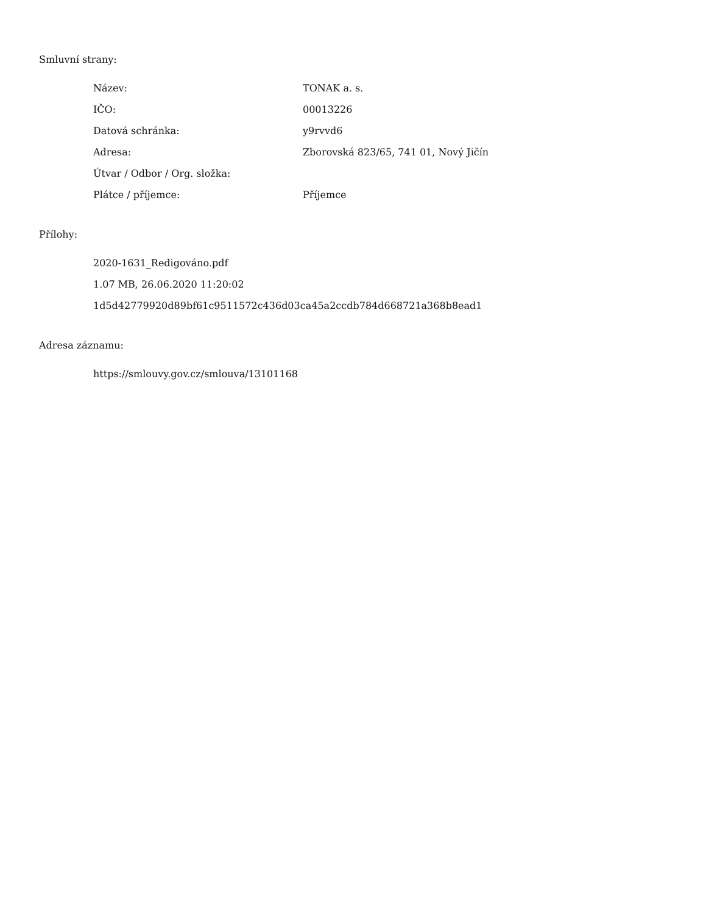Smluvní strany:
| Název: | TONAK a. s. |
| IČO: | 00013226 |
| Datová schránka: | y9rvvd6 |
| Adresa: | Zborovská 823/65, 741 01, Nový Jičín |
| Útvar / Odbor / Org. složka: | |
| Plátce / příjemce: | Příjemce |
Přílohy:
2020-1631_Redigováno.pdf
1.07 MB, 26.06.2020 11:20:02
1d5d42779920d89bf61c9511572c436d03ca45a2ccdb784d668721a368b8ead1
Adresa záznamu:
https://smlouvy.gov.cz/smlouva/13101168